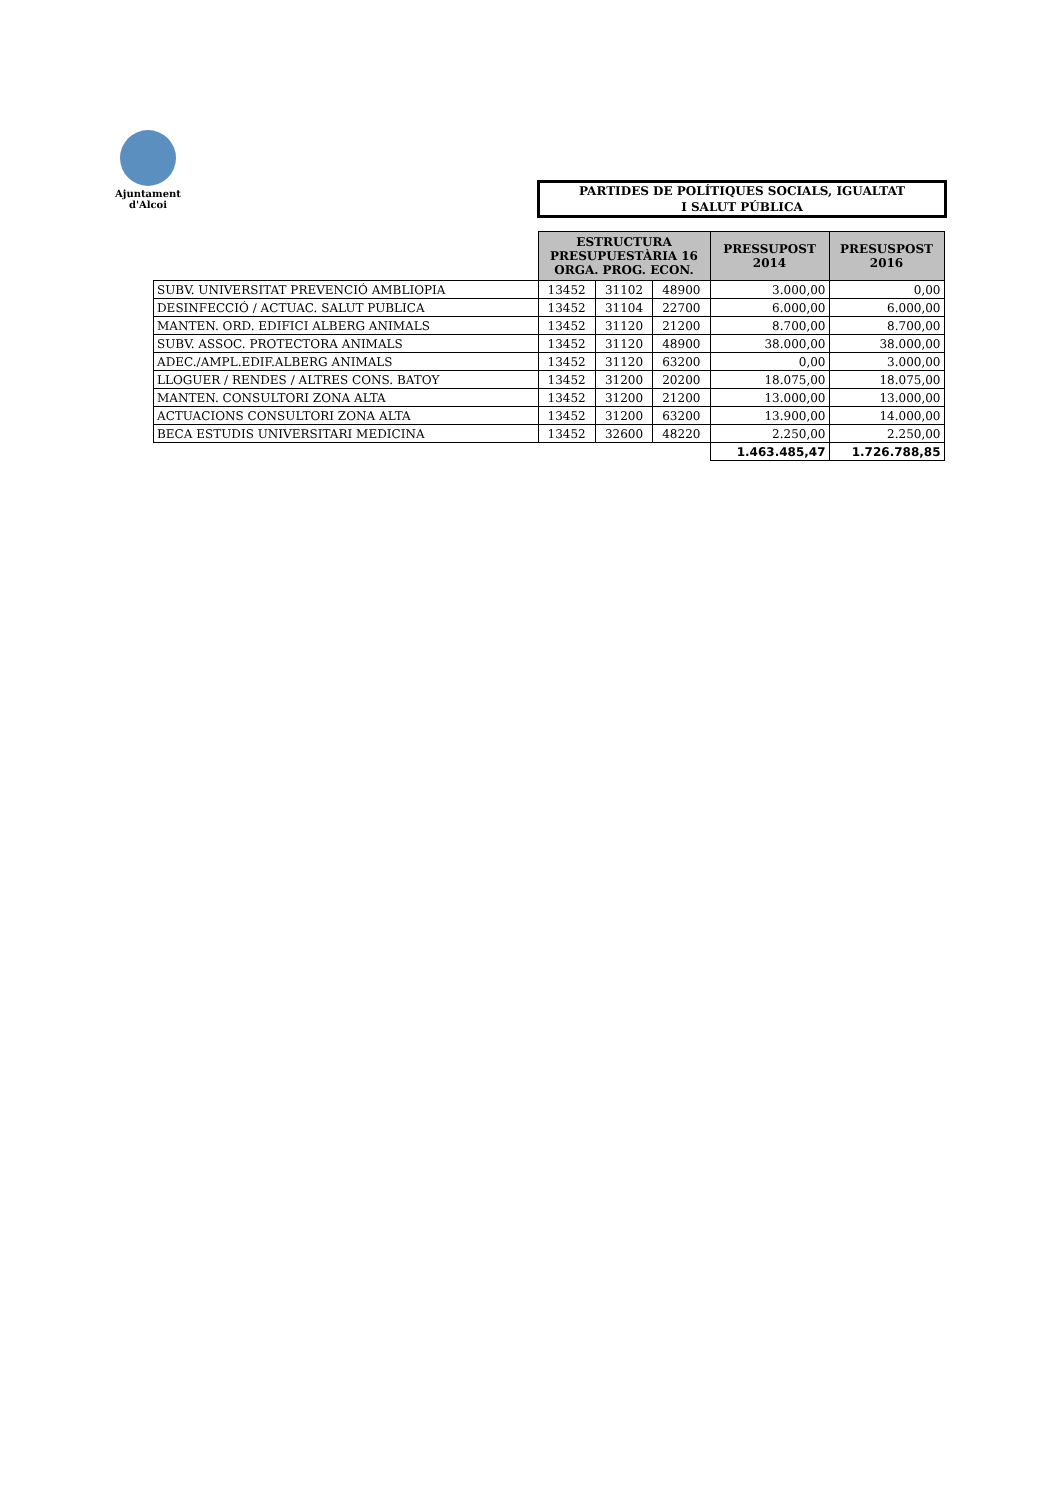Ajuntament
d'Alcoi
PARTIDES DE POLÍTIQUES SOCIALS, IGUALTAT
I SALUT PÚBLICA
| | ESTRUCTURA PRESUPUESTÀRIA 16 ORGA. PROG. ECON. | | | PRESSUPOST 2014 | PRESUSPOST 2016 |
| SUBV. UNIVERSITAT PREVENCIÓ AMBLIOPIA | 13452 | 31102 | 48900 | 3.000,00 | 0,00 |
| DESINFECCIÓ / ACTUAC. SALUT PUBLICA | 13452 | 31104 | 22700 | 6.000,00 | 6.000,00 |
| MANTEN. ORD. EDIFICI ALBERG ANIMALS | 13452 | 31120 | 21200 | 8.700,00 | 8.700,00 |
| SUBV. ASSOC. PROTECTORA ANIMALS | 13452 | 31120 | 48900 | 38.000,00 | 38.000,00 |
| ADEC./AMPL.EDIF.ALBERG ANIMALS | 13452 | 31120 | 63200 | 0,00 | 3.000,00 |
| LLOGUER / RENDES / ALTRES CONS. BATOY | 13452 | 31200 | 20200 | 18.075,00 | 18.075,00 |
| MANTEN. CONSULTORI ZONA ALTA | 13452 | 31200 | 21200 | 13.000,00 | 13.000,00 |
| ACTUACIONS CONSULTORI ZONA ALTA | 13452 | 31200 | 63200 | 13.900,00 | 14.000,00 |
| BECA ESTUDIS UNIVERSITARI MEDICINA | 13452 | 32600 | 48220 | 2.250,00 | 2.250,00 |
| | | | | 1.463.485,47 | 1.726.788,85 |